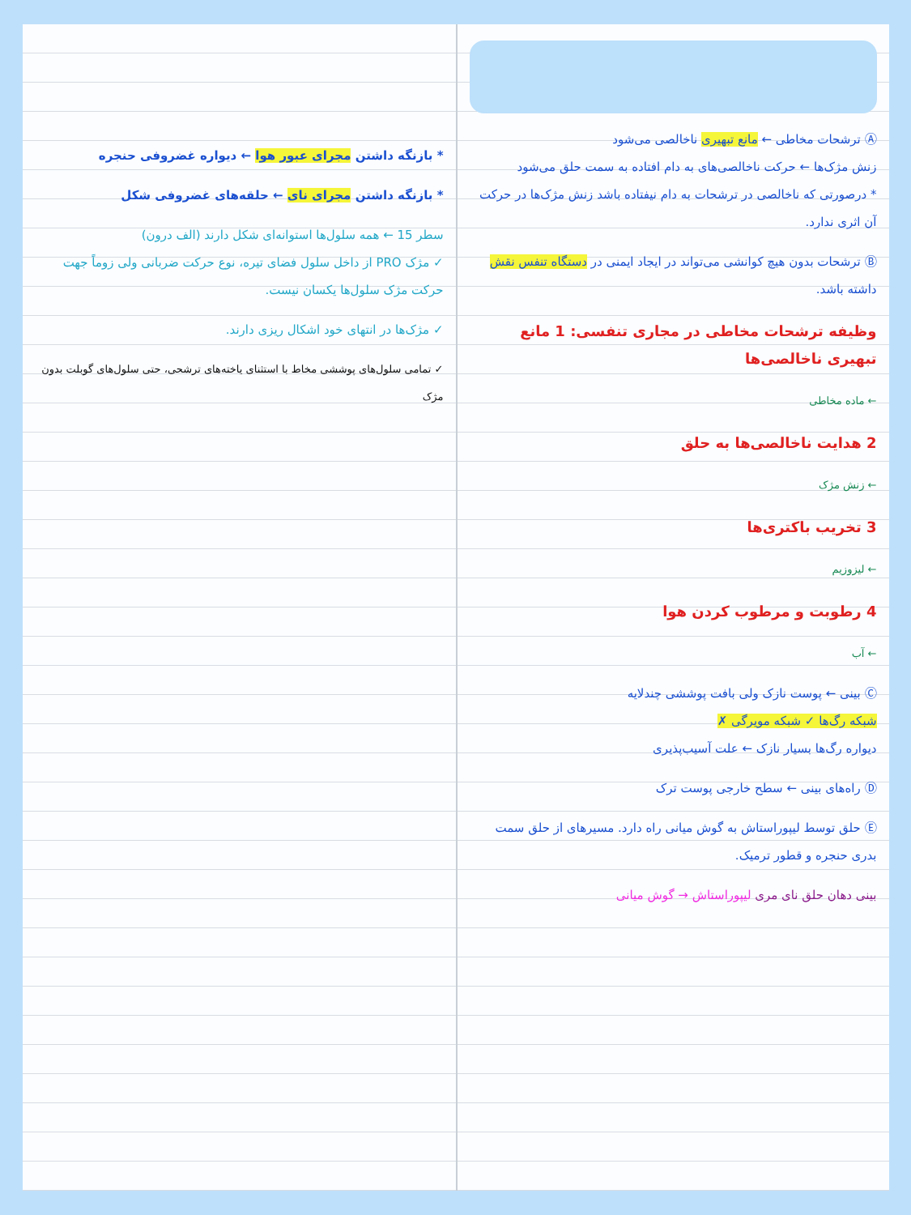Ⓐ ترشحات مخاطی ← مانع تبهیری ناخالصی می‌شود
زنش مژک‌ها ← حرکت ناخالصی‌های به دام افتاده به سمت حلق می‌شود
* درصورتی که ناخالصی در ترشحات به دام نیفتاده باشد زنش مژک‌ها در حرکت آن اثری ندارد.
Ⓑ ترشحات بدون هیچ کوانشی می‌تواند در ایجاد ایمنی در دستگاه تنفس نقش داشته باشد.
وظیفه ترشحات مخاطی در مجاری تنفسی: 1 مانع تبهیری ناخالصی‌ها
← ماده مخاطی
2 هدایت ناخالصی‌ها به حلق
← زنش مژک
3 تخریب باکتری‌ها
← لیزوزیم
4 رطوبت و مرطوب کردن هوا
← آب
Ⓒ بینی ← پوست نازک ولی بافت پوششی چندلایه
شبکه رگ‌ها ✓ شبکه مویرگی ✗
دیواره رگ‌ها بسیار نازک ← علت آسیب‌پذیری
Ⓓ راه‌های بینی ← سطح خارجی پوست ترک
Ⓔ حلق توسط لیپوراستاش به گوش میانی راه دارد. مسیرهای از حلق سمت بدری حنجره و قطور ترمیک.
بینی دهان حلق نای مری لیپوراستاش → گوش میانی
* بازنگه داشتن مجرای عبور هوا ← دیواره غضروفی حنجره
* بازنگه داشتن مجرای نای ← حلقه‌های غضروفی شکل
سطر 15 ← همه سلول‌ها استوانه‌ای شکل دارند (الف درون)
✓ مژک PRO از داخل سلول فضای تیره، نوع حرکت ضربانی ولی زوماً جهت حرکت مژک سلول‌ها یکسان نیست.
✓ مژک‌ها در انتهای خود اشکال ریزی دارند.
✓ تمامی سلول‌های پوششی مخاط با استثنای یاخته‌های ترشحی، حتی سلول‌های گوبلت بدون مژک